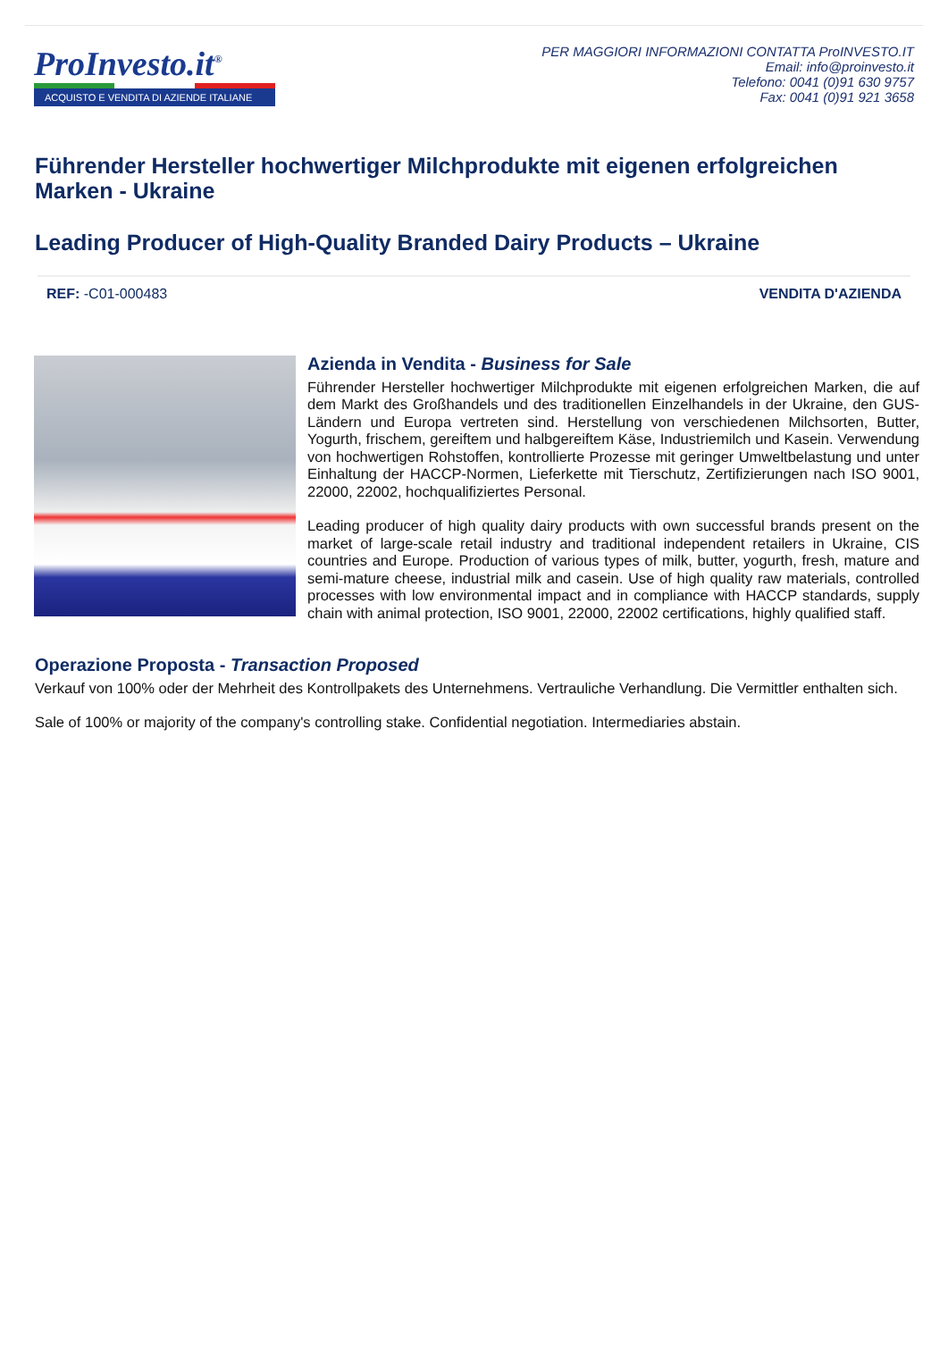ProInvesto.it<sup>®</sup>
ACQUISTO E VENDITA DI AZIENDE ITALIANE
PER MAGGIORI INFORMAZIONI CONTATTA ProINVESTO.IT
Email: info@proinvesto.it
Telefono: 0041 (0)91 630 9757
Fax: 0041 (0)91 921 3658
Führender Hersteller hochwertiger Milchprodukte mit eigenen erfolgreichen Marken - Ukraine
Leading Producer of High-Quality Branded Dairy Products – Ukraine
REF: -C01-000483 VENDITA D'AZIENDA
Azienda in Vendita - Business for Sale
Führender Hersteller hochwertiger Milchprodukte mit eigenen erfolgreichen Marken, die auf dem Markt des Großhandels und des traditionellen Einzelhandels in der Ukraine, den GUS-Ländern und Europa vertreten sind. Herstellung von verschiedenen Milchsorten, Butter, Yogurth, frischem, gereiftem und halbgereiftem Käse, Industriemilch und Kasein. Verwendung von hochwertigen Rohstoffen, kontrollierte Prozesse mit geringer Umweltbelastung und unter Einhaltung der HACCP-Normen, Lieferkette mit Tierschutz, Zertifizierungen nach ISO 9001, 22000, 22002, hochqualifiziertes Personal.
Leading producer of high quality dairy products with own successful brands present on the market of large-scale retail industry and traditional independent retailers in Ukraine, CIS countries and Europe. Production of various types of milk, butter, yogurth, fresh, mature and semi-mature cheese, industrial milk and casein. Use of high quality raw materials, controlled processes with low environmental impact and in compliance with HACCP standards, supply chain with animal protection, ISO 9001, 22000, 22002 certifications, highly qualified staff.
Operazione Proposta - Transaction Proposed
Verkauf von 100% oder der Mehrheit des Kontrollpakets des Unternehmens. Vertrauliche Verhandlung. Die Vermittler enthalten sich.
Sale of 100% or majority of the company's controlling stake. Confidential negotiation. Intermediaries abstain.